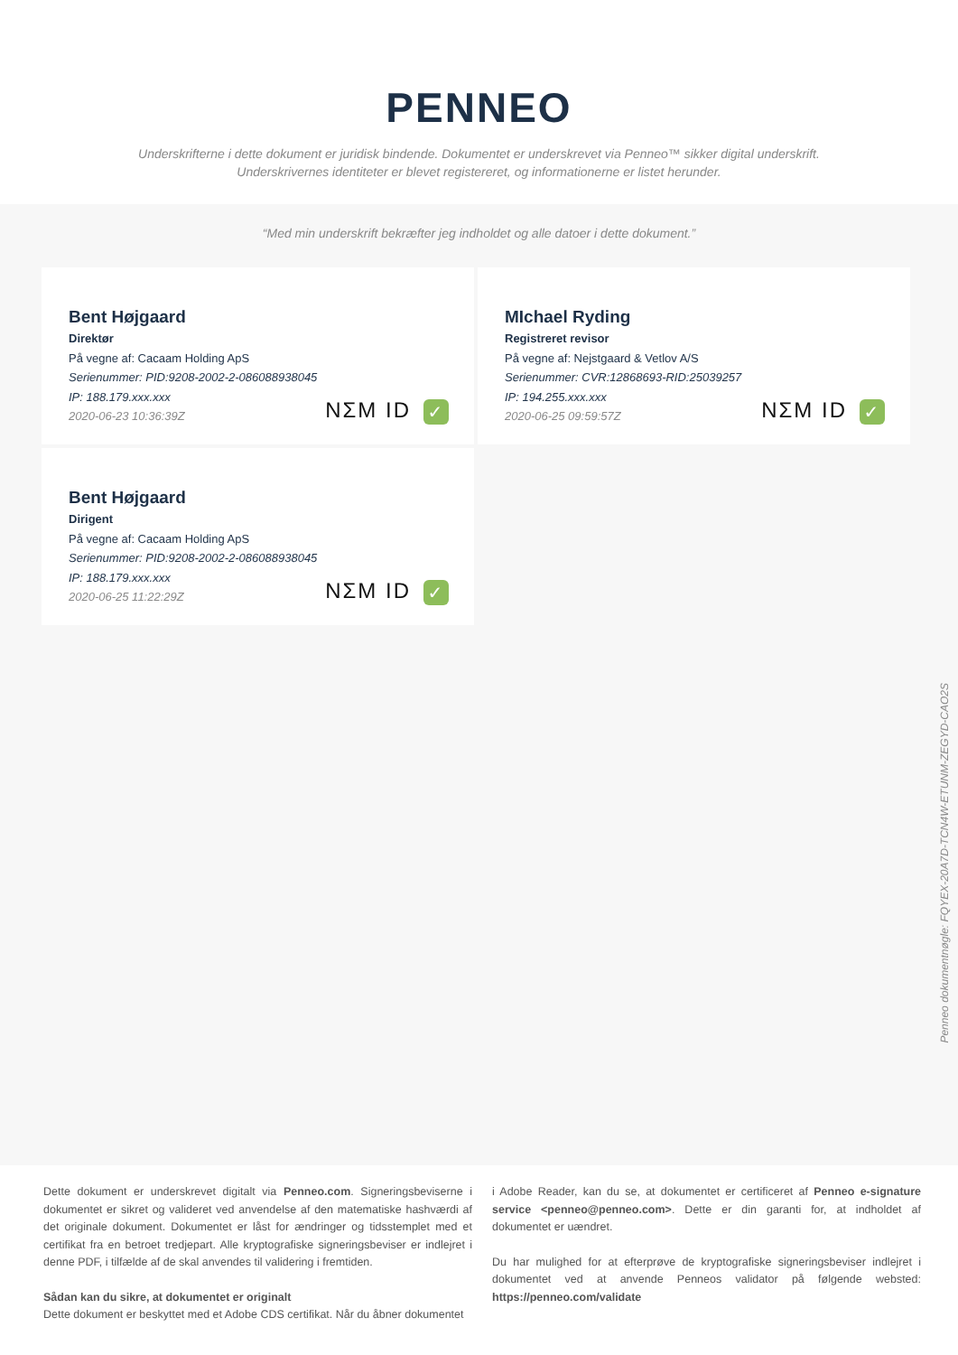PENNEO
Underskrifterne i dette dokument er juridisk bindende. Dokumentet er underskrevet via Penneo™ sikker digital underskrift.
Underskrivernes identiteter er blevet registereret, og informationerne er listet herunder.
“Med min underskrift bekræfter jeg indholdet og alle datoer i dette dokument.”
Bent Højgaard
Direktør
På vegne af: Cacaam Holding ApS
Serienummer: PID:9208-2002-2-086088938045
IP: 188.179.xxx.xxx
2020-06-23 10:36:39Z
NΣM ID ✓
MIchael Ryding
Registreret revisor
På vegne af: Nejstgaard & Vetlov A/S
Serienummer: CVR:12868693-RID:25039257
IP: 194.255.xxx.xxx
2020-06-25 09:59:57Z
NΣM ID ✓
Bent Højgaard
Dirigent
På vegne af: Cacaam Holding ApS
Serienummer: PID:9208-2002-2-086088938045
IP: 188.179.xxx.xxx
2020-06-25 11:22:29Z
NΣM ID ✓
Penneo dokumentnøgle: FQYEX-20A7D-TCN4W-ETUNM-ZEGYD-CAO2S
Dette dokument er underskrevet digitalt via Penneo.com. Signeringsbeviserne i dokumentet er sikret og valideret ved anvendelse af den matematiske hashværdi af det originale dokument. Dokumentet er låst for ændringer og tidsstemplet med et certifikat fra en betroet tredjepart. Alle kryptografiske signeringsbeviser er indlejret i denne PDF, i tilfælde af de skal anvendes til validering i fremtiden.
Sådan kan du sikre, at dokumentet er originalt
Dette dokument er beskyttet med et Adobe CDS certifikat. Når du åbner dokumentet
i Adobe Reader, kan du se, at dokumentet er certificeret af Penneo e-signature service <penneo@penneo.com>. Dette er din garanti for, at indholdet af dokumentet er uændret.
Du har mulighed for at efterprøve de kryptografiske signeringsbeviser indlejret i dokumentet ved at anvende Penneos validator på følgende websted: https://penneo.com/validate